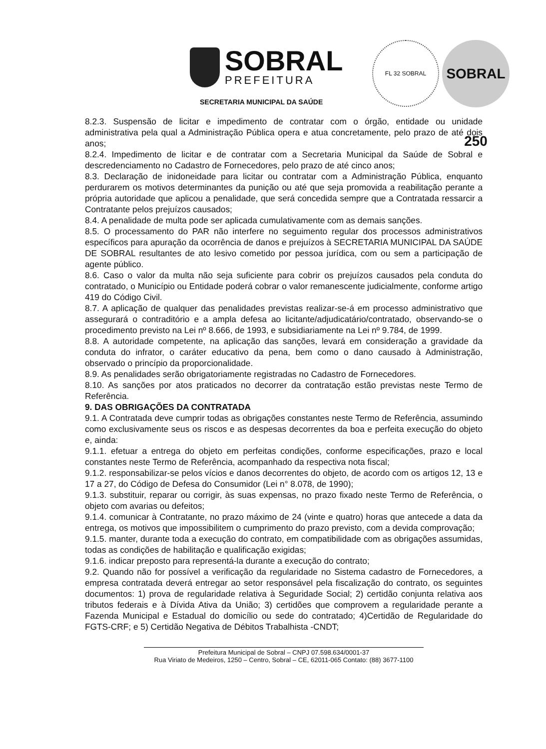SOBRAL
PREFEITURA
SECRETARIA MUNICIPAL DA SAÚDE
FL 32 SOBRAL
SOBRAL 250
8.2.3. Suspensão de licitar e impedimento de contratar com o órgão, entidade ou unidade administrativa pela qual a Administração Pública opera e atua concretamente, pelo prazo de até dois anos;
8.2.4. Impedimento de licitar e de contratar com a Secretaria Municipal da Saúde de Sobral e descredenciamento no Cadastro de Fornecedores, pelo prazo de até cinco anos;
8.3. Declaração de inidoneidade para licitar ou contratar com a Administração Pública, enquanto perdurarem os motivos determinantes da punição ou até que seja promovida a reabilitação perante a própria autoridade que aplicou a penalidade, que será concedida sempre que a Contratada ressarcir a Contratante pelos prejuízos causados;
8.4. A penalidade de multa pode ser aplicada cumulativamente com as demais sanções.
8.5. O processamento do PAR não interfere no seguimento regular dos processos administrativos específicos para apuração da ocorrência de danos e prejuízos à SECRETARIA MUNICIPAL DA SAÚDE DE SOBRAL resultantes de ato lesivo cometido por pessoa jurídica, com ou sem a participação de agente público.
8.6. Caso o valor da multa não seja suficiente para cobrir os prejuízos causados pela conduta do contratado, o Município ou Entidade poderá cobrar o valor remanescente judicialmente, conforme artigo 419 do Código Civil.
8.7. A aplicação de qualquer das penalidades previstas realizar-se-á em processo administrativo que assegurará o contraditório e a ampla defesa ao licitante/adjudicatário/contratado, observando-se o procedimento previsto na Lei nº 8.666, de 1993, e subsidiariamente na Lei nº 9.784, de 1999.
8.8. A autoridade competente, na aplicação das sanções, levará em consideração a gravidade da conduta do infrator, o caráter educativo da pena, bem como o dano causado à Administração, observado o princípio da proporcionalidade.
8.9. As penalidades serão obrigatoriamente registradas no Cadastro de Fornecedores.
8.10. As sanções por atos praticados no decorrer da contratação estão previstas neste Termo de Referência.
9. DAS OBRIGAÇÕES DA CONTRATADA
9.1. A Contratada deve cumprir todas as obrigações constantes neste Termo de Referência, assumindo como exclusivamente seus os riscos e as despesas decorrentes da boa e perfeita execução do objeto e, ainda:
9.1.1. efetuar a entrega do objeto em perfeitas condições, conforme especificações, prazo e local constantes neste Termo de Referência, acompanhado da respectiva nota fiscal;
9.1.2. responsabilizar-se pelos vícios e danos decorrentes do objeto, de acordo com os artigos 12, 13 e 17 a 27, do Código de Defesa do Consumidor (Lei n° 8.078, de 1990);
9.1.3. substituir, reparar ou corrigir, às suas expensas, no prazo fixado neste Termo de Referência, o objeto com avarias ou defeitos;
9.1.4. comunicar à Contratante, no prazo máximo de 24 (vinte e quatro) horas que antecede a data da entrega, os motivos que impossibilitem o cumprimento do prazo previsto, com a devida comprovação;
9.1.5. manter, durante toda a execução do contrato, em compatibilidade com as obrigações assumidas, todas as condições de habilitação e qualificação exigidas;
9.1.6. indicar preposto para representá-la durante a execução do contrato;
9.2. Quando não for possível a verificação da regularidade no Sistema cadastro de Fornecedores, a empresa contratada deverá entregar ao setor responsável pela fiscalização do contrato, os seguintes documentos: 1) prova de regularidade relativa à Seguridade Social; 2) certidão conjunta relativa aos tributos federais e à Dívida Ativa da União; 3) certidões que comprovem a regularidade perante a Fazenda Municipal e Estadual do domicílio ou sede do contratado; 4)Certidão de Regularidade do FGTS-CRF; e 5) Certidão Negativa de Débitos Trabalhista -CNDT;
Prefeitura Municipal de Sobral – CNPJ 07.598.634/0001-37
Rua Viriato de Medeiros, 1250 – Centro, Sobral – CE, 62011-065 Contato: (88) 3677-1100